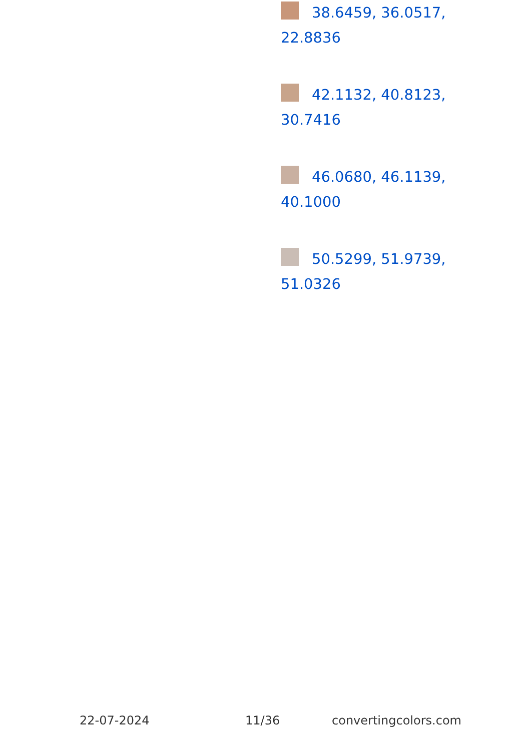38.6459, 36.0517, 22.8836
42.1132, 40.8123, 30.7416
46.0680, 46.1139, 40.1000
50.5299, 51.9739, 51.0326
22-07-2024 11/36 convertingcolors.com